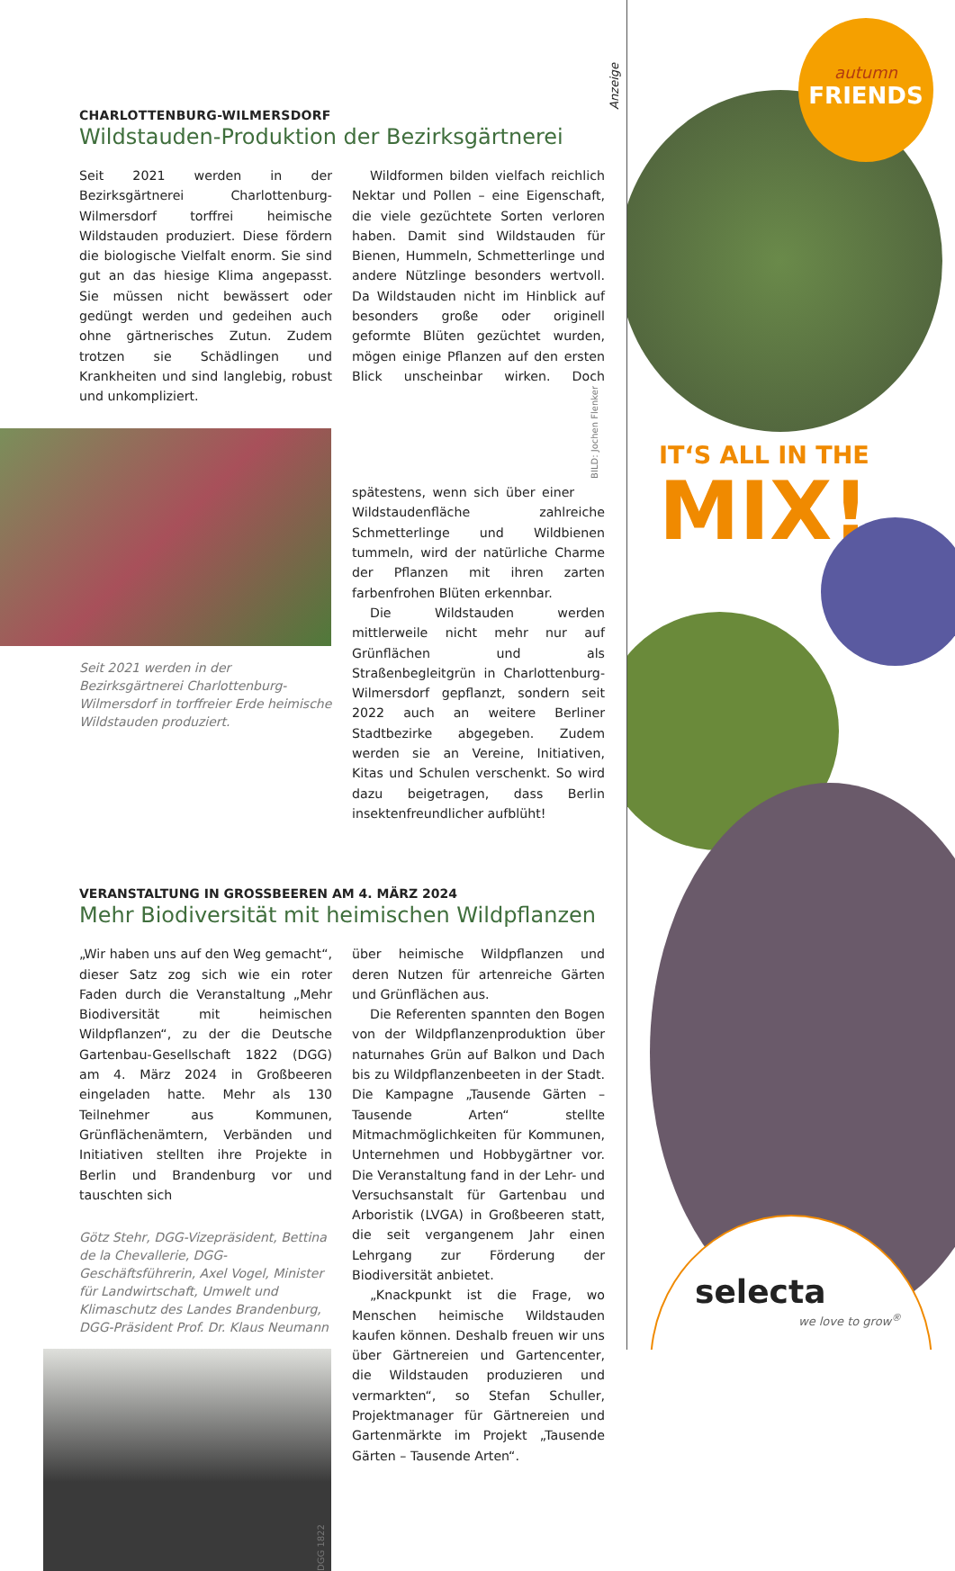Anzeige
CHARLOTTENBURG-WILMERSDORF
Wildstauden-Produktion der Bezirksgärtnerei
Seit 2021 werden in der Bezirksgärtnerei Charlottenburg-Wilmersdorf torffrei heimische Wildstauden produziert. Diese fördern die biologische Vielfalt enorm. Sie sind gut an das hiesige Klima angepasst. Sie müssen nicht bewässert oder gedüngt werden und gedeihen auch ohne gärtnerisches Zutun. Zudem trotzen sie Schädlingen und Krankheiten und sind langlebig, robust und unkompliziert.
Seit 2021 werden in der Bezirksgärtnerei Charlottenburg-Wilmersdorf in torffreier Erde heimische Wildstauden produziert.
Wildformen bilden vielfach reichlich Nektar und Pollen – eine Eigenschaft, die viele gezüchtete Sorten verloren haben. Damit sind Wildstauden für Bienen, Hummeln, Schmetterlinge und andere Nützlinge besonders wertvoll. Da Wildstauden nicht im Hinblick auf besonders große oder originell geformte Blüten gezüchtet wurden, mögen einige Pflanzen auf den ersten Blick unscheinbar wirken. Doch spätestens, wenn sich über einer BILD: Jochen Flenker Wildstaudenfläche zahlreiche Schmetterlinge und Wildbienen tummeln, wird der natürliche Charme der Pflanzen mit ihren zarten farbenfrohen Blüten erkennbar.
Die Wildstauden werden mittlerweile nicht mehr nur auf Grünflächen und als Straßenbegleitgrün in Charlottenburg-Wilmersdorf gepflanzt, sondern seit 2022 auch an weitere Berliner Stadtbezirke abgegeben. Zudem werden sie an Vereine, Initiativen, Kitas und Schulen verschenkt. So wird dazu beigetragen, dass Berlin insektenfreundlicher aufblüht!
VERANSTALTUNG IN GROSSBEEREN AM 4. MÄRZ 2024
Mehr Biodiversität mit heimischen Wildpflanzen
„Wir haben uns auf den Weg gemacht“, dieser Satz zog sich wie ein roter Faden durch die Veranstaltung „Mehr Biodiversität mit heimischen Wildpflanzen“, zu der die Deutsche Gartenbau-Gesellschaft 1822 (DGG) am 4. März 2024 in Großbeeren eingeladen hatte. Mehr als 130 Teilnehmer aus Kommunen, Grünflächenämtern, Verbänden und Initiativen stellten ihre Projekte in Berlin und Brandenburg vor und tauschten sich
Götz Stehr, DGG-Vizepräsident, Bettina de la Chevallerie, DGG-Geschäftsführerin, Axel Vogel, Minister für Landwirtschaft, Umwelt und Klimaschutz des Landes Brandenburg, DGG-Präsident Prof. Dr. Klaus Neumann
DGG 1822
über heimische Wildpflanzen und deren Nutzen für artenreiche Gärten und Grünflächen aus.
Die Referenten spannten den Bogen von der Wildpflanzenproduktion über naturnahes Grün auf Balkon und Dach bis zu Wildpflanzenbeeten in der Stadt. Die Kampagne „Tausende Gärten – Tausende Arten“ stellte Mitmachmöglichkeiten für Kommunen, Unternehmen und Hobbygärtner vor. Die Veranstaltung fand in der Lehr- und Versuchsanstalt für Gartenbau und Arboristik (LVGA) in Großbeeren statt, die seit vergangenem Jahr einen Lehrgang zur Förderung der Biodiversität anbietet.
„Knackpunkt ist die Frage, wo Menschen heimische Wildstauden kaufen können. Deshalb freuen wir uns über Gärtnereien und Gartencenter, die Wildstauden produzieren und vermarkten“, so Stefan Schuller, Projektmanager für Gärtnereien und Gartenmärkte im Projekt „Tausende Gärten – Tausende Arten“.
autumn
FRIENDS
IT‘S ALL IN THE
MIX!
selecta
we love to grow<sup>®</sup>